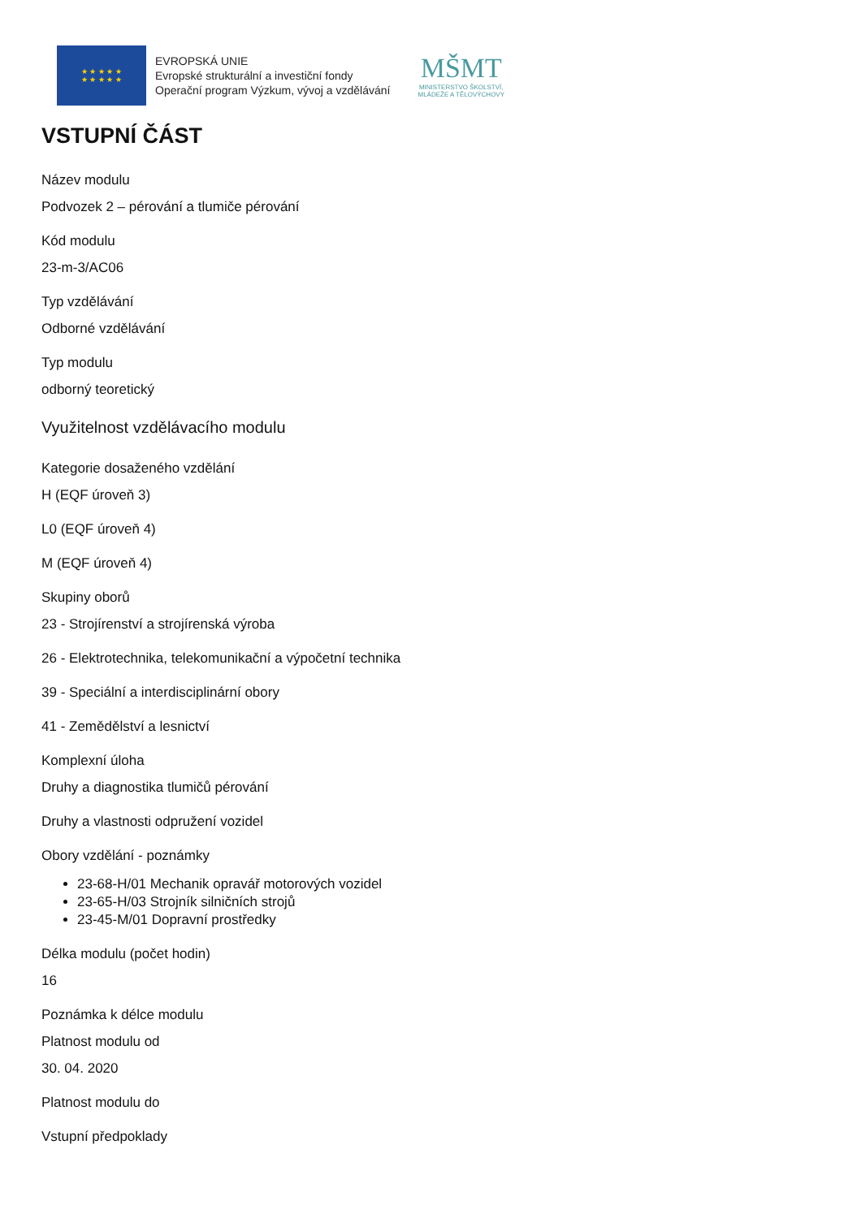★ ★ ★ ★ ★
★ ★ ★ ★ ★
EVROPSKÁ UNIE
Evropské strukturální a investiční fondy
Operační program Výzkum, vývoj a vzdělávání
MŠMT
MINISTERSTVO ŠKOLSTVÍ,
MLÁDEŽE A TĚLOVÝCHOVY
VSTUPNÍ ČÁST
Název modulu
Podvozek 2 – pérování a tlumiče pérování
Kód modulu
23-m-3/AC06
Typ vzdělávání
Odborné vzdělávání
Typ modulu
odborný teoretický
Využitelnost vzdělávacího modulu
Kategorie dosaženého vzdělání
H (EQF úroveň 3)
L0 (EQF úroveň 4)
M (EQF úroveň 4)
Skupiny oborů
23 - Strojírenství a strojírenská výroba
26 - Elektrotechnika, telekomunikační a výpočetní technika
39 - Speciální a interdisciplinární obory
41 - Zemědělství a lesnictví
Komplexní úloha
Druhy a diagnostika tlumičů pérování
Druhy a vlastnosti odpružení vozidel
Obory vzdělání - poznámky
23-68-H/01 Mechanik opravář motorových vozidel
23-65-H/03 Strojník silničních strojů
23-45-M/01 Dopravní prostředky
Délka modulu (počet hodin)
16
Poznámka k délce modulu
Platnost modulu od
30. 04. 2020
Platnost modulu do
Vstupní předpoklady